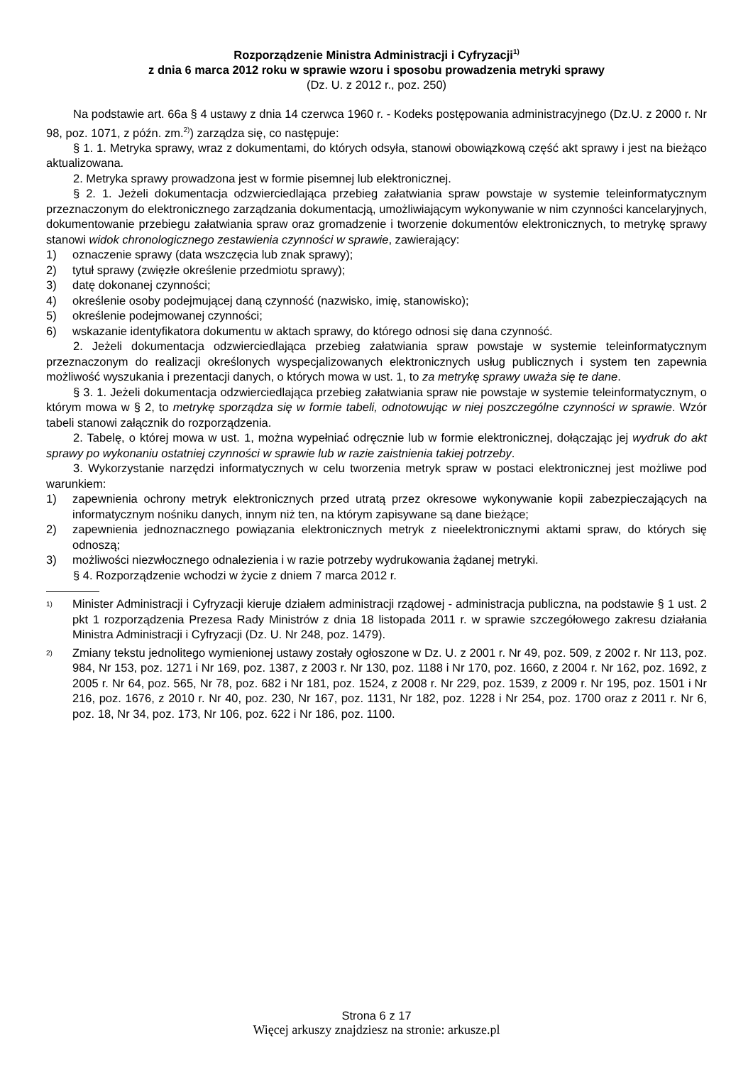Rozporządzenie Ministra Administracji i Cyfryzacji<sup>1)</sup>
z dnia 6 marca 2012 roku w sprawie wzoru i sposobu prowadzenia metryki sprawy
(Dz. U. z 2012 r., poz. 250)
Na podstawie art. 66a § 4 ustawy z dnia 14 czerwca 1960 r. - Kodeks postępowania administracyjnego (Dz.U. z 2000 r. Nr 98, poz. 1071, z późn. zm.<sup>2)</sup>) zarządza się, co następuje:
§ 1. 1. Metryka sprawy, wraz z dokumentami, do których odsyła, stanowi obowiązkową część akt sprawy i jest na bieżąco aktualizowana.
2. Metryka sprawy prowadzona jest w formie pisemnej lub elektronicznej.
§ 2. 1. Jeżeli dokumentacja odzwierciedlająca przebieg załatwiania spraw powstaje w systemie teleinformatycznym przeznaczonym do elektronicznego zarządzania dokumentacją, umożliwiającym wykonywanie w nim czynności kancelaryjnych, dokumentowanie przebiegu załatwiania spraw oraz gromadzenie i tworzenie dokumentów elektronicznych, to metrykę sprawy stanowi widok chronologicznego zestawienia czynności w sprawie, zawierający:
1) oznaczenie sprawy (data wszczęcia lub znak sprawy);
2) tytuł sprawy (zwięzłe określenie przedmiotu sprawy);
3) datę dokonanej czynności;
4) określenie osoby podejmującej daną czynność (nazwisko, imię, stanowisko);
5) określenie podejmowanej czynności;
6) wskazanie identyfikatora dokumentu w aktach sprawy, do którego odnosi się dana czynność.
2. Jeżeli dokumentacja odzwierciedlająca przebieg załatwiania spraw powstaje w systemie teleinformatycznym przeznaczonym do realizacji określonych wyspecjalizowanych elektronicznych usług publicznych i system ten zapewnia możliwość wyszukania i prezentacji danych, o których mowa w ust. 1, to za metrykę sprawy uważa się te dane.
§ 3. 1. Jeżeli dokumentacja odzwierciedlająca przebieg załatwiania spraw nie powstaje w systemie teleinformatycznym, o którym mowa w § 2, to metrykę sporządza się w formie tabeli, odnotowując w niej poszczególne czynności w sprawie. Wzór tabeli stanowi załącznik do rozporządzenia.
2. Tabelę, o której mowa w ust. 1, można wypełniać odręcznie lub w formie elektronicznej, dołączając jej wydruk do akt sprawy po wykonaniu ostatniej czynności w sprawie lub w razie zaistnienia takiej potrzeby.
3. Wykorzystanie narzędzi informatycznych w celu tworzenia metryk spraw w postaci elektronicznej jest możliwe pod warunkiem:
1) zapewnienia ochrony metryk elektronicznych przed utratą przez okresowe wykonywanie kopii zabezpieczających na informatycznym nośniku danych, innym niż ten, na którym zapisywane są dane bieżące;
2) zapewnienia jednoznacznego powiązania elektronicznych metryk z nieelektronicznymi aktami spraw, do których się odnoszą;
3) możliwości niezwłocznego odnalezienia i w razie potrzeby wydrukowania żądanej metryki.
§ 4. Rozporządzenie wchodzi w życie z dniem 7 marca 2012 r.
<sup>1)</sup>
Minister Administracji i Cyfryzacji kieruje działem administracji rządowej - administracja publiczna, na podstawie § 1 ust. 2 pkt 1 rozporządzenia Prezesa Rady Ministrów z dnia 18 listopada 2011 r. w sprawie szczegółowego zakresu działania Ministra Administracji i Cyfryzacji (Dz. U. Nr 248, poz. 1479).
<sup>2)</sup>
Zmiany tekstu jednolitego wymienionej ustawy zostały ogłoszone w Dz. U. z 2001 r. Nr 49, poz. 509, z 2002 r. Nr 113, poz. 984, Nr 153, poz. 1271 i Nr 169, poz. 1387, z 2003 r. Nr 130, poz. 1188 i Nr 170, poz. 1660, z 2004 r. Nr 162, poz. 1692, z 2005 r. Nr 64, poz. 565, Nr 78, poz. 682 i Nr 181, poz. 1524, z 2008 r. Nr 229, poz. 1539, z 2009 r. Nr 195, poz. 1501 i Nr 216, poz. 1676, z 2010 r. Nr 40, poz. 230, Nr 167, poz. 1131, Nr 182, poz. 1228 i Nr 254, poz. 1700 oraz z 2011 r. Nr 6, poz. 18, Nr 34, poz. 173, Nr 106, poz. 622 i Nr 186, poz. 1100.
Strona 6 z 17
Więcej arkuszy znajdziesz na stronie: arkusze.pl